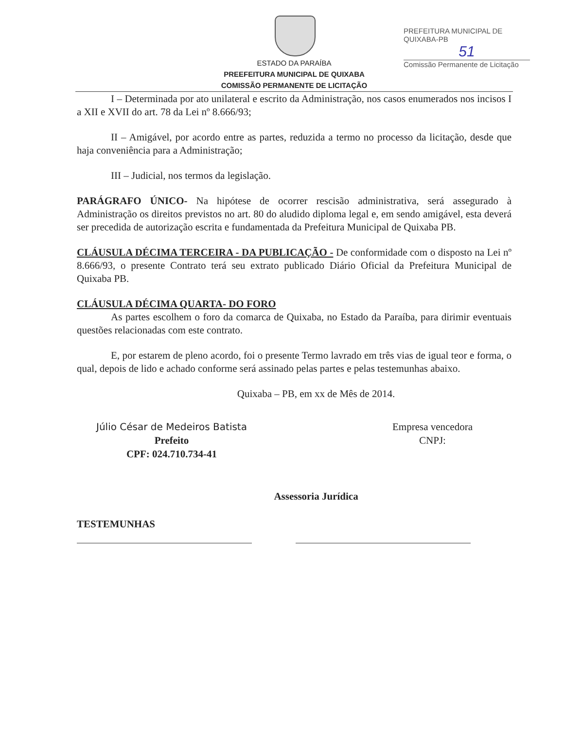ESTADO DA PARAÍBA
PREEFEITURA MUNICIPAL DE QUIXABA
COMISSÃO PERMANENTE DE LICITAÇÃO
PREFEITURA MUNICIPAL DE QUIXABA-PB
51
Comissão Permanente de Licitação
I – Determinada por ato unilateral e escrito da Administração, nos casos enumerados nos incisos I a XII e XVII do art. 78 da Lei nº 8.666/93;
II – Amigável, por acordo entre as partes, reduzida a termo no processo da licitação, desde que haja conveniência para a Administração;
III – Judicial, nos termos da legislação.
PARÁGRAFO ÚNICO- Na hipótese de ocorrer rescisão administrativa, será assegurado à Administração os direitos previstos no art. 80 do aludido diploma legal e, em sendo amigável, esta deverá ser precedida de autorização escrita e fundamentada da Prefeitura Municipal de Quixaba PB.
CLÁUSULA DÉCIMA TERCEIRA - DA PUBLICAÇÃO - De conformidade com o disposto na Lei nº 8.666/93, o presente Contrato terá seu extrato publicado Diário Oficial da Prefeitura Municipal de Quixaba PB.
CLÁUSULA DÉCIMA QUARTA- DO FORO
As partes escolhem o foro da comarca de Quixaba, no Estado da Paraíba, para dirimir eventuais questões relacionadas com este contrato.
E, por estarem de pleno acordo, foi o presente Termo lavrado em três vias de igual teor e forma, o qual, depois de lido e achado conforme será assinado pelas partes e pelas testemunhas abaixo.
Quixaba – PB, em xx de Mês de 2014.
Júlio César de Medeiros Batista
Prefeito
CPF: 024.710.734-41
Empresa vencedora
CNPJ:
Assessoria Jurídica
TESTEMUNHAS